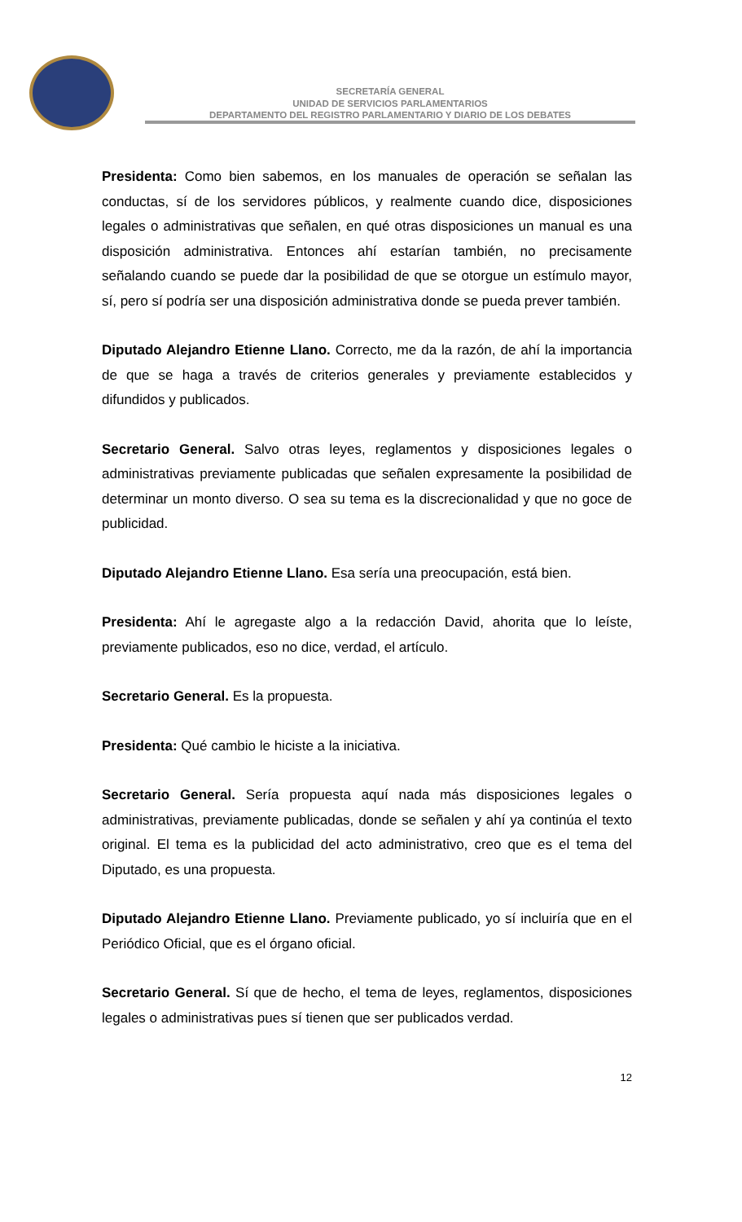SECRETARÍA GENERAL
UNIDAD DE SERVICIOS PARLAMENTARIOS
DEPARTAMENTO DEL REGISTRO PARLAMENTARIO Y DIARIO DE LOS DEBATES
Presidenta: Como bien sabemos, en los manuales de operación se señalan las conductas, sí de los servidores públicos, y realmente cuando dice, disposiciones legales o administrativas que señalen, en qué otras disposiciones un manual es una disposición administrativa. Entonces ahí estarían también, no precisamente señalando cuando se puede dar la posibilidad de que se otorgue un estímulo mayor, sí, pero sí podría ser una disposición administrativa donde se pueda prever también.
Diputado Alejandro Etienne Llano. Correcto, me da la razón, de ahí la importancia de que se haga a través de criterios generales y previamente establecidos y difundidos y publicados.
Secretario General. Salvo otras leyes, reglamentos y disposiciones legales o administrativas previamente publicadas que señalen expresamente la posibilidad de determinar un monto diverso. O sea su tema es la discrecionalidad y que no goce de publicidad.
Diputado Alejandro Etienne Llano. Esa sería una preocupación, está bien.
Presidenta: Ahí le agregaste algo a la redacción David, ahorita que lo leíste, previamente publicados, eso no dice, verdad, el artículo.
Secretario General. Es la propuesta.
Presidenta: Qué cambio le hiciste a la iniciativa.
Secretario General. Sería propuesta aquí nada más disposiciones legales o administrativas, previamente publicadas, donde se señalen y ahí ya continúa el texto original. El tema es la publicidad del acto administrativo, creo que es el tema del Diputado, es una propuesta.
Diputado Alejandro Etienne Llano. Previamente publicado, yo sí incluiría que en el Periódico Oficial, que es el órgano oficial.
Secretario General. Sí que de hecho, el tema de leyes, reglamentos, disposiciones legales o administrativas pues sí tienen que ser publicados verdad.
12